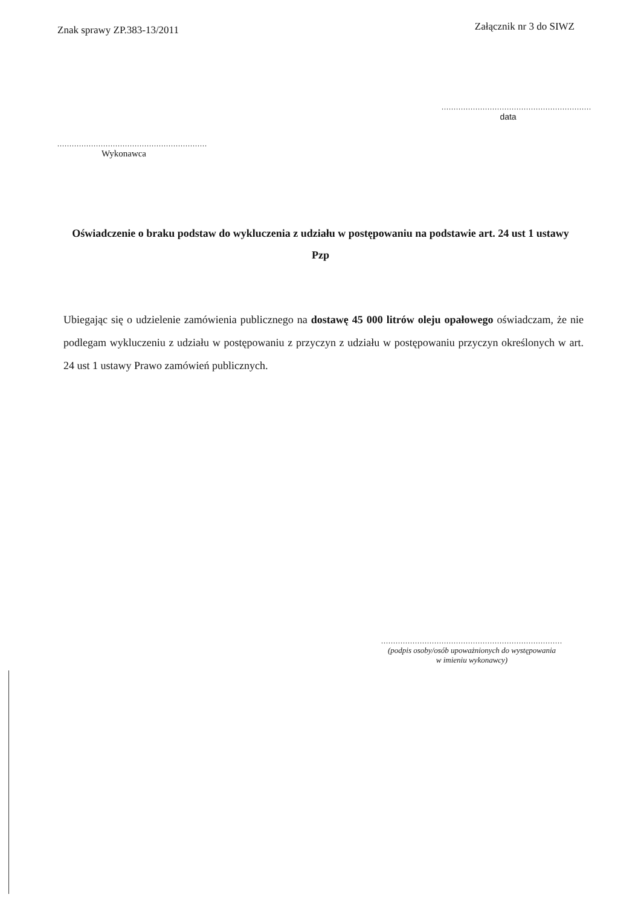Znak sprawy ZP.383-13/2011
Załącznik nr 3 do SIWZ
..............................................................
data
..............................................................
Wykonawca
Oświadczenie o braku podstaw do wykluczenia z udziału w postępowaniu na podstawie art. 24 ust 1 ustawy Pzp
Ubiegając się o udzielenie zamówienia publicznego na dostawę 45 000 litrów oleju opałowego oświadczam, że nie podlegam wykluczeniu z udziału w postępowaniu z przyczyn z udziału w postępowaniu przyczyn określonych w art. 24 ust 1 ustawy Prawo zamówień publicznych.
...........................................................................
(podpis osoby/osób upoważnionych do występowania
w imieniu wykonawcy)